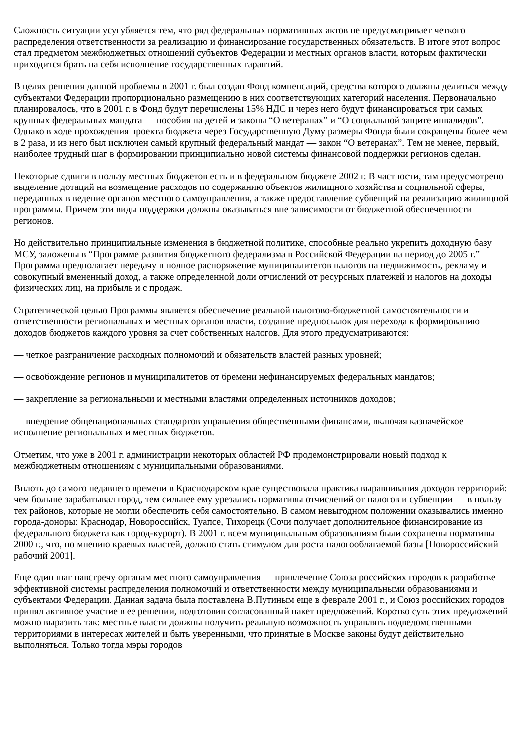Сложность ситуации усугубляется тем, что ряд федеральных нормативных актов не предусматривает четкого распределения ответственности за реализацию и финансирование государственных обязательств. В итоге этот вопрос стал предметом межбюджетных отношений субъектов Федерации и местных органов власти, которым фактически приходится брать на себя исполнение государственных гарантий.
В целях решения данной проблемы в 2001 г. был создан Фонд компенсаций, средства которого должны делиться между субъектами Федерации пропорционально размещению в них соответствующих категорий населения. Первоначально планировалось, что в 2001 г. в Фонд будут перечислены 15% НДС и через него будут финансироваться три самых крупных федеральных мандата — пособия на детей и законы “О ветеранах” и “О социальной защите инвалидов”. Однако в ходе прохождения проекта бюджета через Государственную Думу размеры Фонда были сокращены более чем в 2 раза, и из него был исключен самый крупный федеральный мандат — закон “О ветеранах”. Тем не менее, первый, наиболее трудный шаг в формировании принципиально новой системы финансовой поддержки регионов сделан.
Некоторые сдвиги в пользу местных бюджетов есть и в федеральном бюджете 2002 г. В частности, там предусмотрено выделение дотаций на возмещение расходов по содержанию объектов жилищного хозяйства и социальной сферы, переданных в ведение органов местного самоуправления, а также предоставление субвенций на реализацию жилищной программы. Причем эти виды поддержки должны оказываться вне зависимости от бюджетной обеспеченности регионов.
Но действительно принципиальные изменения в бюджетной политике, способные реально укрепить доходную базу МСУ, заложены в “Программе развития бюджетного федерализма в Российской Федерации на период до 2005 г.” Программа предполагает передачу в полное распоряжение муниципалитетов налогов на недвижимость, рекламу и совокупный вмененный доход, а также определенной доли отчислений от ресурсных платежей и налогов на доходы физических лиц, на прибыль и с продаж.
Стратегической целью Программы является обеспечение реальной налогово-бюджетной самостоятельности и ответственности региональных и местных органов власти, создание предпосылок для перехода к формированию доходов бюджетов каждого уровня за счет собственных налогов. Для этого предусматриваются:
— четкое разграничение расходных полномочий и обязательств властей разных уровней;
— освобождение регионов и муниципалитетов от бремени нефинансируемых федеральных мандатов;
— закрепление за региональными и местными властями определенных источников доходов;
— внедрение общенациональных стандартов управления общественными финансами, включая казначейское исполнение региональных и местных бюджетов.
Отметим, что уже в 2001 г. администрации некоторых областей РФ продемонстрировали новый подход к межбюджетным отношениям с муниципальными образованиями.
Вплоть до самого недавнего времени в Краснодарском крае существовала практика выравнивания доходов территорий: чем больше зарабатывал город, тем сильнее ему урезались нормативы отчислений от налогов и субвенции — в пользу тех районов, которые не могли обеспечить себя самостоятельно. В самом невыгодном положении оказывались именно города-доноры: Краснодар, Новороссийск, Туапсе, Тихорецк (Сочи получает дополнительное финансирование из федерального бюджета как город-курорт). В 2001 г. всем муниципальным образованиям были сохранены нормативы 2000 г., что, по мнению краевых властей, должно стать стимулом для роста налогооблагаемой базы [Новороссийский рабочий 2001].
Еще один шаг навстречу органам местного самоуправления — привлечение Союза российских городов к разработке эффективной системы распределения полномочий и ответственности между муниципальными образованиями и субъектами Федерации. Данная задача была поставлена В.Путиным еще в феврале 2001 г., и Союз российских городов принял активное участие в ее решении, подготовив согласованный пакет предложений. Коротко суть этих предложений можно выразить так: местные власти должны получить реальную возможность управлять подведомственными территориями в интересах жителей и быть уверенными, что принятые в Москве законы будут действительно выполняться. Только тогда мэры городов